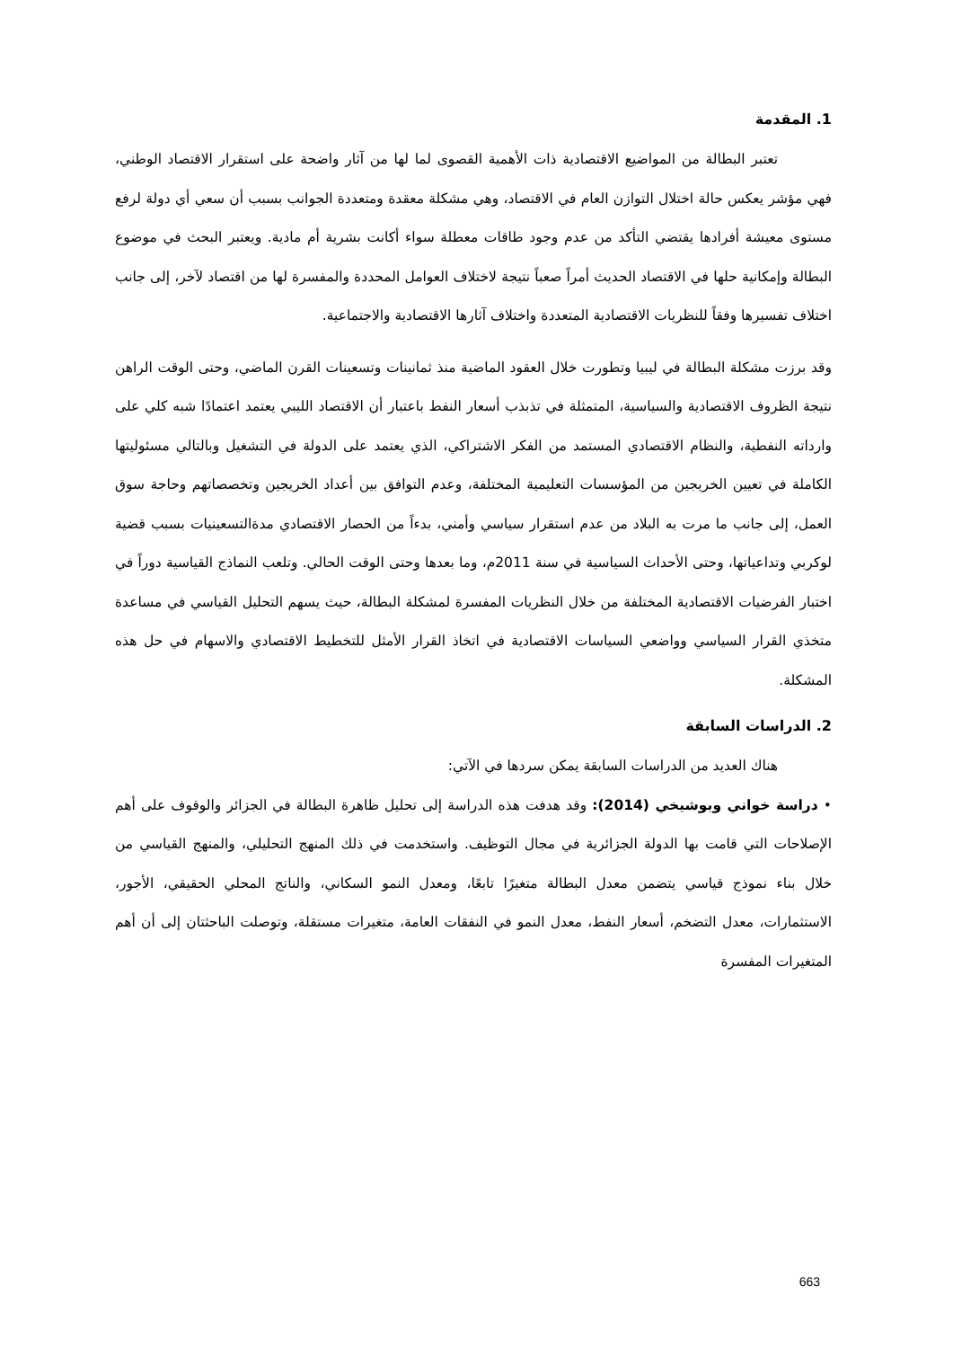1. المقدمة
تعتبر البطالة من المواضيع الاقتصادية ذات الأهمية القصوى لما لها من آثار واضحة على استقرار الاقتصاد الوطني، فهي مؤشر يعكس حالة اختلال التوازن العام في الاقتصاد، وهي مشكلة معقدة ومتعددة الجوانب بسبب أن سعي أي دولة لرفع مستوى معيشة أفرادها يقتضي التأكد من عدم وجود طاقات معطلة سواء أكانت بشرية أم مادية. ويعتبر البحث في موضوع البطالة وإمكانية حلها في الاقتصاد الحديث أمراً صعباً نتيجة لاختلاف العوامل المحددة والمفسرة لها من اقتصاد لآخر، إلى جانب اختلاف تفسيرها وفقاً للنظريات الاقتصادية المتعددة واختلاف آثارها الاقتصادية والاجتماعية.
وقد برزت مشكلة البطالة في ليبيا وتطورت خلال العقود الماضية منذ ثمانينات وتسعينات القرن الماضي، وحتى الوقت الراهن نتيجة الظروف الاقتصادية والسياسية، المتمثلة في تذبذب أسعار النفط باعتبار أن الاقتصاد الليبي يعتمد اعتمادًا شبه كلي على وارداته النفطية، والنظام الاقتصادي المستمد من الفكر الاشتراكي، الذي يعتمد على الدولة في التشغيل وبالتالي مسئوليتها الكاملة في تعيين الخريجين من المؤسسات التعليمية المختلفة، وعدم التوافق بين أعداد الخريجين وتخصصاتهم وحاجة سوق العمل، إلى جانب ما مرت به البلاد من عدم استقرار سياسي وأمني، بدءاً من الحصار الاقتصادي مدةالتسعينيات بسبب قضية لوكربي وتداعياتها، وحتى الأحداث السياسية في سنة 2011م، وما بعدها وحتى الوقت الحالي. وتلعب النماذج القياسية دوراً في اختبار الفرضيات الاقتصادية المختلفة من خلال النظريات المفسرة لمشكلة البطالة، حيث يسهم التحليل القياسي في مساعدة متخذي القرار السياسي وواضعي السياسات الاقتصادية في اتخاذ القرار الأمثل للتخطيط الاقتصادي والاسهام في حل هذه المشكلة.
2. الدراسات السابقة
هناك العديد من الدراسات السابقة يمكن سردها في الآتي:
• دراسة خواني وبوشيخي (2014): وقد هدفت هذه الدراسة إلى تحليل ظاهرة البطالة في الجزائر والوقوف على أهم الإصلاحات التي قامت بها الدولة الجزائرية في مجال التوظيف. واستخدمت في ذلك المنهج التحليلي، والمنهج القياسي من خلال بناء نموذج قياسي يتضمن معدل البطالة متغيرًا تابعًا، ومعدل النمو السكاني، والناتج المحلي الحقيقي، الأجور، الاستثمارات، معدل التضخم، أسعار النفط، معدل النمو في النفقات العامة، متغيرات مستقلة، وتوصلت الباحثتان إلى أن أهم المتغيرات المفسرة
663